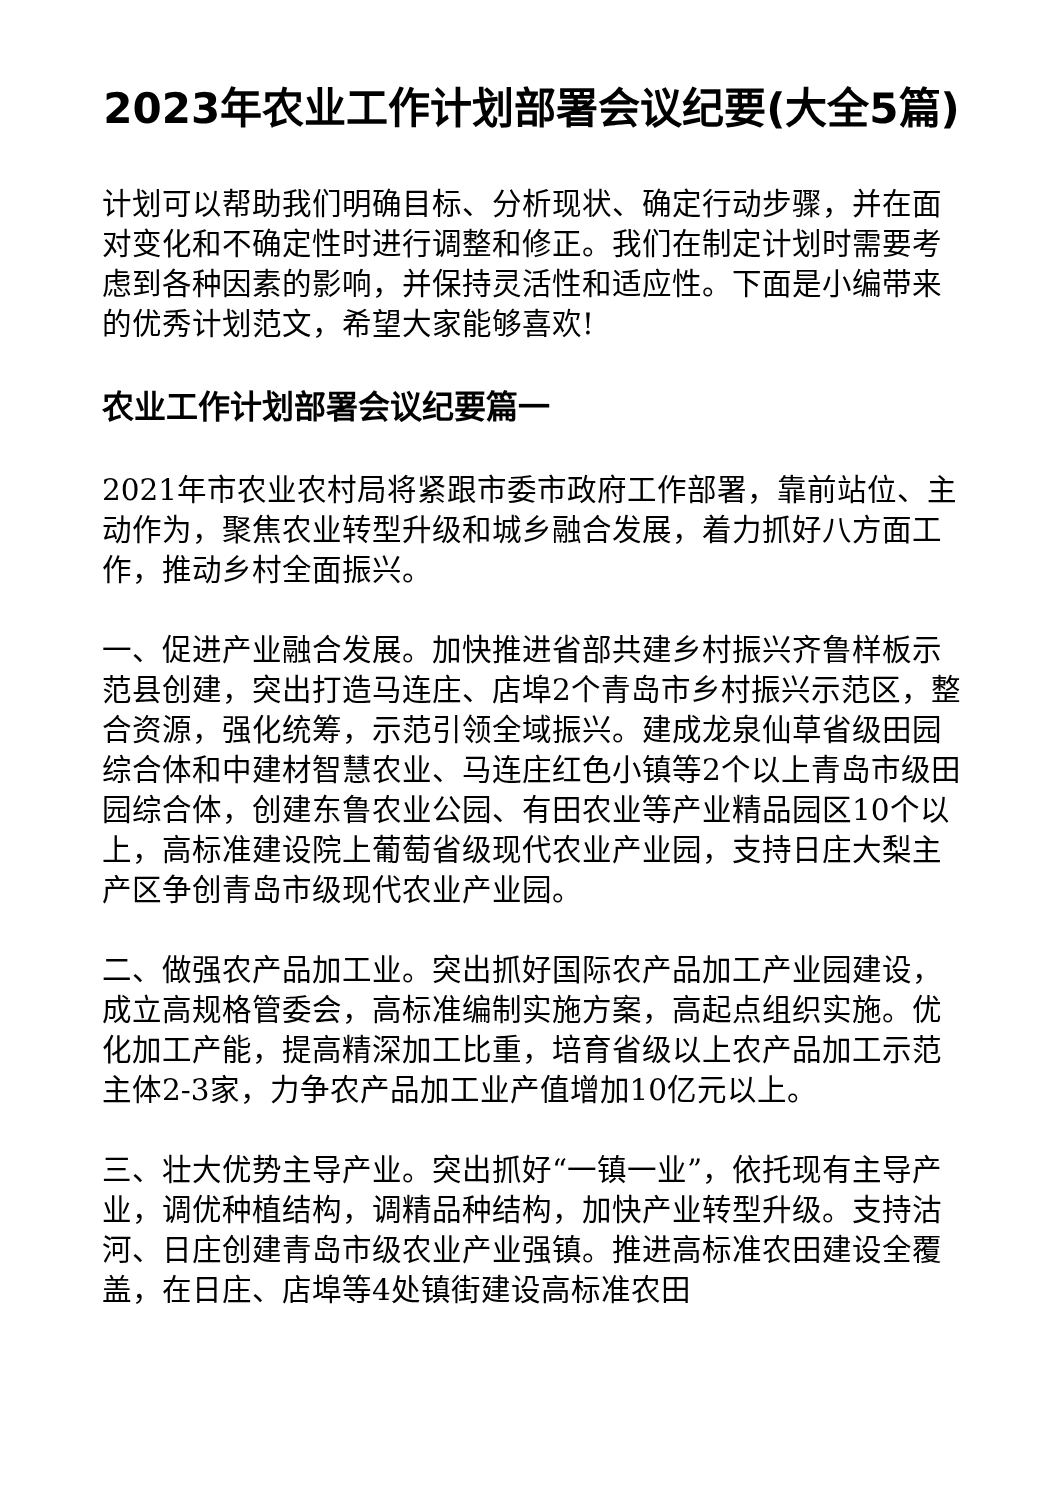2023年农业工作计划部署会议纪要(大全5篇)
计划可以帮助我们明确目标、分析现状、确定行动步骤，并在面对变化和不确定性时进行调整和修正。我们在制定计划时需要考虑到各种因素的影响，并保持灵活性和适应性。下面是小编带来的优秀计划范文，希望大家能够喜欢!
农业工作计划部署会议纪要篇一
2021年市农业农村局将紧跟市委市政府工作部署，靠前站位、主动作为，聚焦农业转型升级和城乡融合发展，着力抓好八方面工作，推动乡村全面振兴。
一、促进产业融合发展。加快推进省部共建乡村振兴齐鲁样板示范县创建，突出打造马连庄、店埠2个青岛市乡村振兴示范区，整合资源，强化统筹，示范引领全域振兴。建成龙泉仙草省级田园综合体和中建材智慧农业、马连庄红色小镇等2个以上青岛市级田园综合体，创建东鲁农业公园、有田农业等产业精品园区10个以上，高标准建设院上葡萄省级现代农业产业园，支持日庄大梨主产区争创青岛市级现代农业产业园。
二、做强农产品加工业。突出抓好国际农产品加工产业园建设，成立高规格管委会，高标准编制实施方案，高起点组织实施。优化加工产能，提高精深加工比重，培育省级以上农产品加工示范主体2-3家，力争农产品加工业产值增加10亿元以上。
三、壮大优势主导产业。突出抓好“一镇一业”，依托现有主导产业，调优种植结构，调精品种结构，加快产业转型升级。支持沽河、日庄创建青岛市级农业产业强镇。推进高标准农田建设全覆盖，在日庄、店埠等4处镇街建设高标准农田